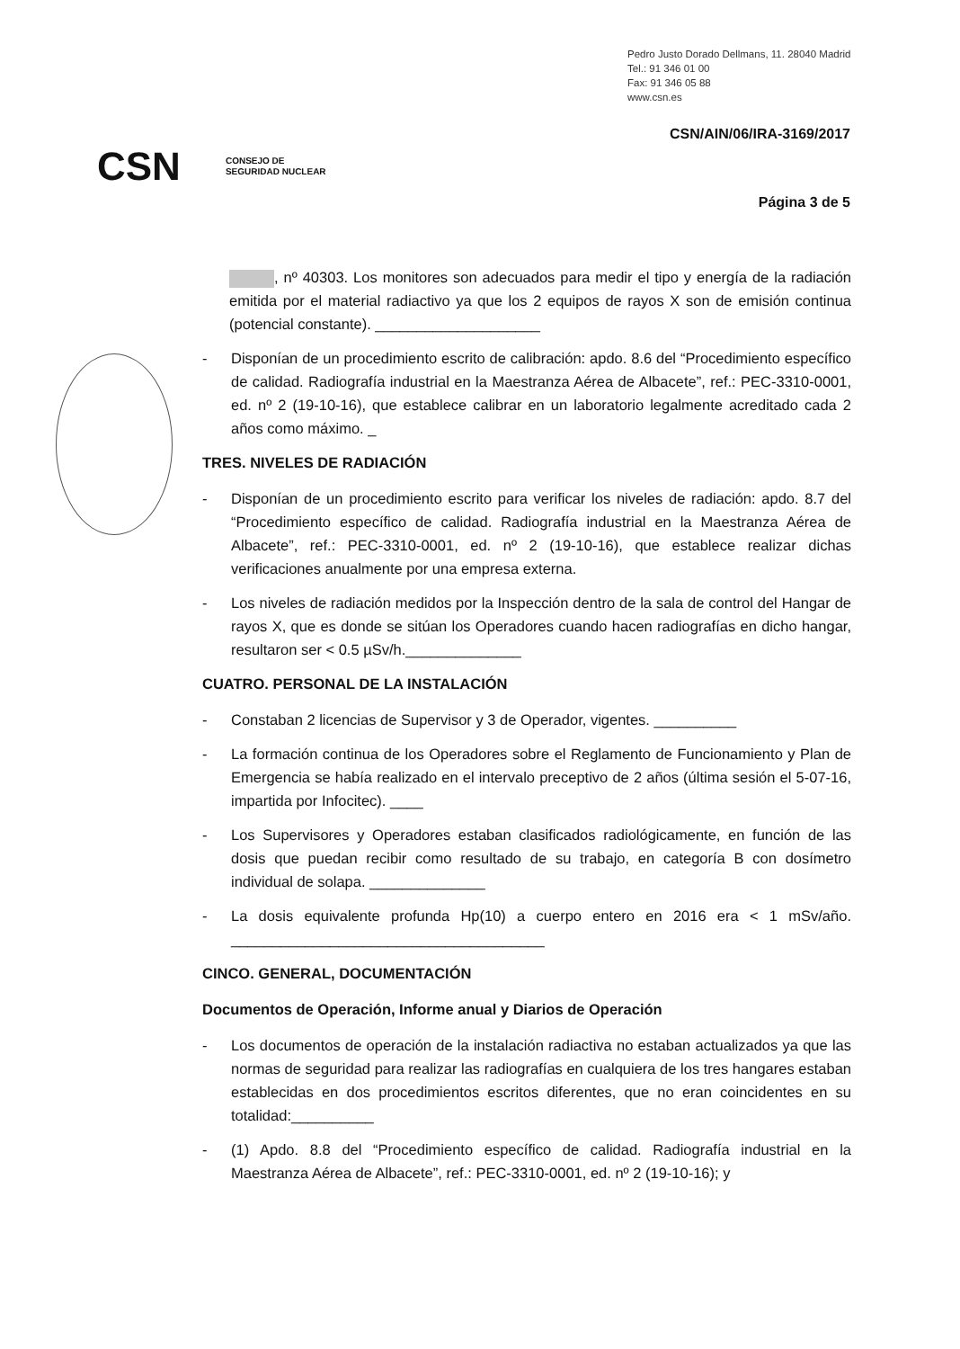Pedro Justo Dorado Dellmans, 11. 28040 Madrid
Tel.: 91 346 01 00
Fax: 91 346 05 88
www.csn.es
CSN/AIN/06/IRA-3169/2017
CSN CONSEJO DE
SEGURIDAD NUCLEAR
Página 3 de 5
, nº 40303. Los monitores son adecuados para medir el tipo y energía de la radiación emitida por el material radiactivo ya que los 2 equipos de rayos X son de emisión continua (potencial constante). ____________________
- Disponían de un procedimiento escrito de calibración: apdo. 8.6 del “Procedimiento específico de calidad. Radiografía industrial en la Maestranza Aérea de Albacete”, ref.: PEC-3310-0001, ed. nº 2 (19-10-16), que establece calibrar en un laboratorio legalmente acreditado cada 2 años como máximo. _
TRES. NIVELES DE RADIACIÓN
- Disponían de un procedimiento escrito para verificar los niveles de radiación: apdo. 8.7 del “Procedimiento específico de calidad. Radiografía industrial en la Maestranza Aérea de Albacete”, ref.: PEC-3310-0001, ed. nº 2 (19-10-16), que establece realizar dichas verificaciones anualmente por una empresa externa.
- Los niveles de radiación medidos por la Inspección dentro de la sala de control del Hangar de rayos X, que es donde se sitúan los Operadores cuando hacen radiografías en dicho hangar, resultaron ser < 0.5 µSv/h.______________
CUATRO. PERSONAL DE LA INSTALACIÓN
- Constaban 2 licencias de Supervisor y 3 de Operador, vigentes. __________
- La formación continua de los Operadores sobre el Reglamento de Funcionamiento y Plan de Emergencia se había realizado en el intervalo preceptivo de 2 años (última sesión el 5-07-16, impartida por Infocitec). ____
- Los Supervisores y Operadores estaban clasificados radiológicamente, en función de las dosis que puedan recibir como resultado de su trabajo, en categoría B con dosímetro individual de solapa. ______________
- La dosis equivalente profunda Hp(10) a cuerpo entero en 2016 era < 1 mSv/año. ______________________________________
CINCO. GENERAL, DOCUMENTACIÓN
Documentos de Operación, Informe anual y Diarios de Operación
- Los documentos de operación de la instalación radiactiva no estaban actualizados ya que las normas de seguridad para realizar las radiografías en cualquiera de los tres hangares estaban establecidas en dos procedimientos escritos diferentes, que no eran coincidentes en su totalidad:__________
- (1) Apdo. 8.8 del “Procedimiento específico de calidad. Radiografía industrial en la Maestranza Aérea de Albacete”, ref.: PEC-3310-0001, ed. nº 2 (19-10-16); y